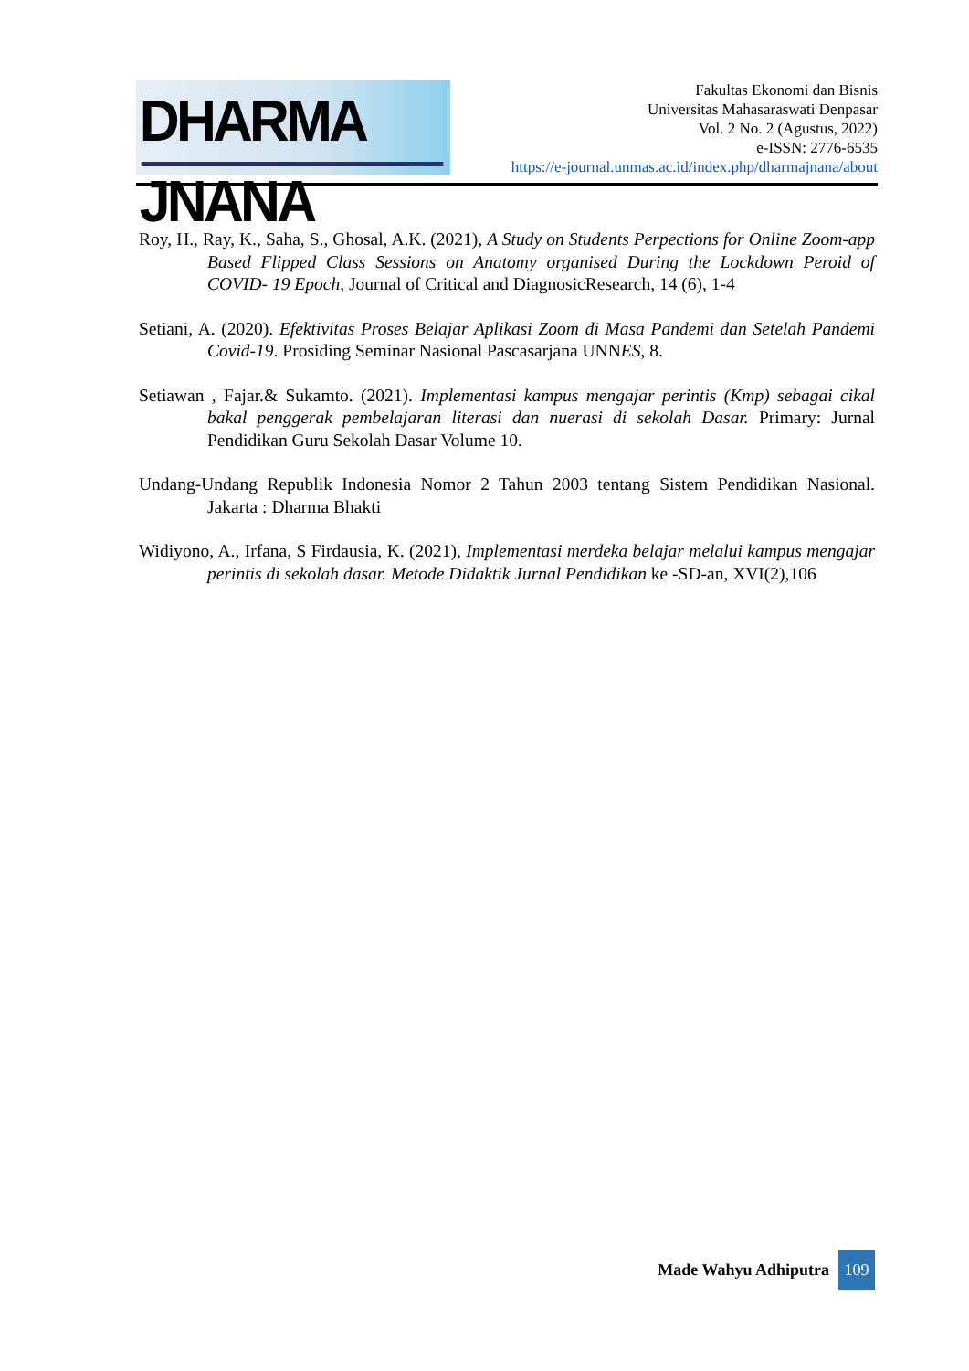DHARMA JNANA
Fakultas Ekonomi dan Bisnis
Universitas Mahasaraswati Denpasar
Vol. 2 No. 2 (Agustus, 2022)
e-ISSN: 2776-6535
https://e-journal.unmas.ac.id/index.php/dharmajnana/about
Roy, H., Ray, K., Saha, S., Ghosal, A.K. (2021), A Study on Students Perpections for Online Zoom-app Based Flipped Class Sessions on Anatomy organised During the Lockdown Peroid of COVID- 19 Epoch, Journal of Critical and DiagnosicResearch, 14 (6), 1-4
Setiani, A. (2020). Efektivitas Proses Belajar Aplikasi Zoom di Masa Pandemi dan Setelah Pandemi Covid-19. Prosiding Seminar Nasional Pascasarjana UNNES, 8.
Setiawan , Fajar.& Sukamto. (2021). Implementasi kampus mengajar perintis (Kmp) sebagai cikal bakal penggerak pembelajaran literasi dan nuerasi di sekolah Dasar. Primary: Jurnal Pendidikan Guru Sekolah Dasar Volume 10.
Undang-Undang Republik Indonesia Nomor 2 Tahun 2003 tentang Sistem Pendidikan Nasional. Jakarta : Dharma Bhakti
Widiyono, A., Irfana, S Firdausia, K. (2021), Implementasi merdeka belajar melalui kampus mengajar perintis di sekolah dasar. Metode Didaktik Jurnal Pendidikan ke -SD-an, XVI(2),106
Made Wahyu Adhiputra
109